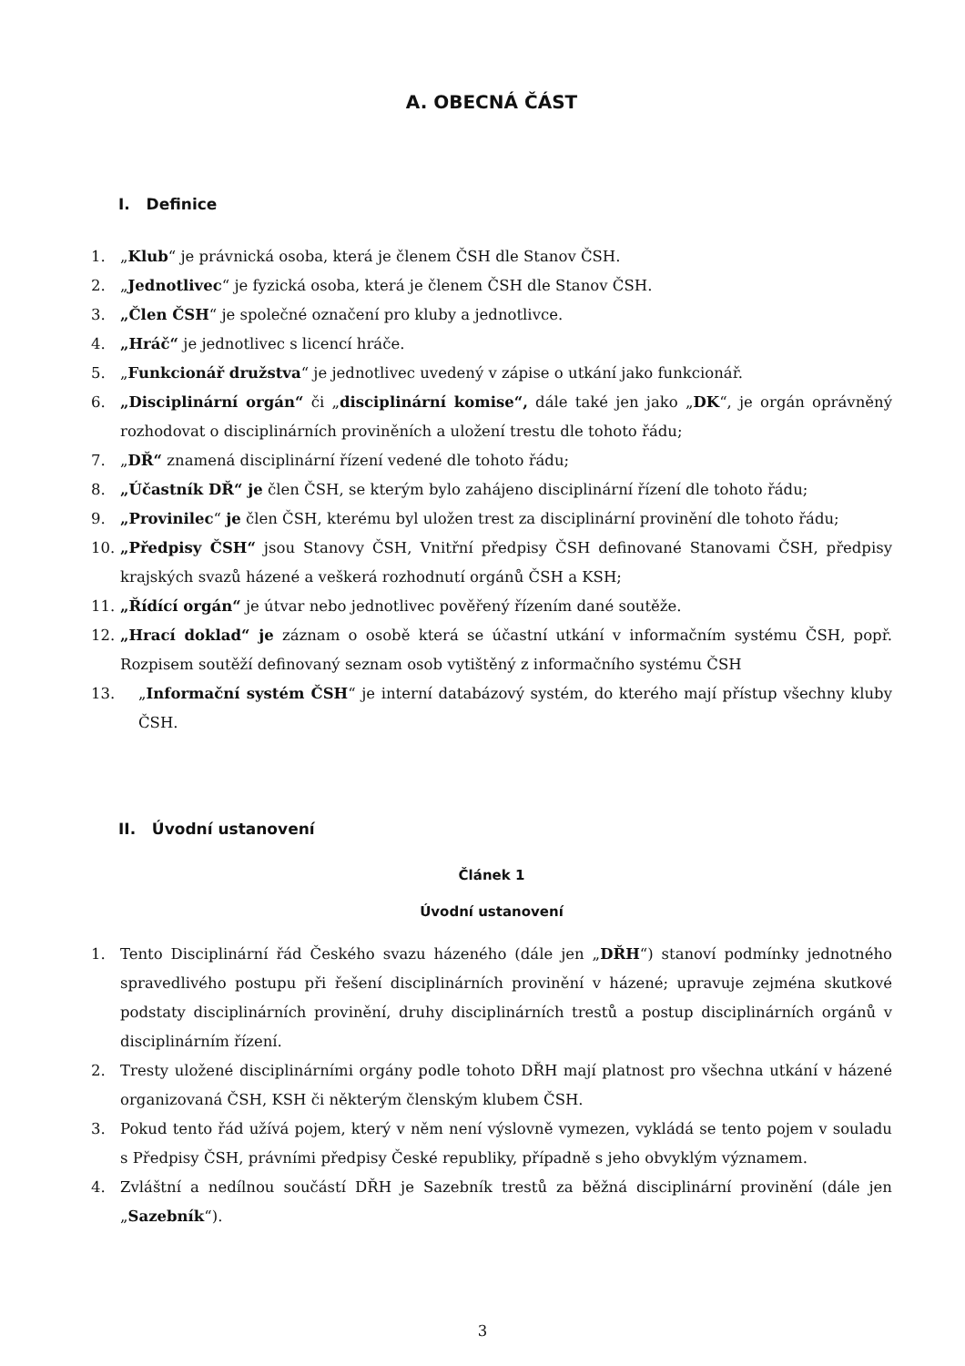A. OBECNÁ ČÁST
I. Definice
1. „Klub“ je právnická osoba, která je členem ČSH dle Stanov ČSH.
2. „Jednotlivec“ je fyzická osoba, která je členem ČSH dle Stanov ČSH.
3. „Člen ČSH“ je společné označení pro kluby a jednotlivce.
4. „Hráč“ je jednotlivec s licencí hráče.
5. „Funkcionář družstva“ je jednotlivec uvedený v zápise o utkání jako funkcionář.
6. „Disciplinární orgán“ či „disciplinární komise“, dále také jen jako „DK“, je orgán oprávněný rozhodovat o disciplinárních proviněních a uložení trestu dle tohoto řádu;
7. „DŘ“ znamená disciplinární řízení vedené dle tohoto řádu;
8. „Účastník DŘ“ je člen ČSH, se kterým bylo zahájeno disciplinární řízení dle tohoto řádu;
9. „Provinilec“ je člen ČSH, kterému byl uložen trest za disciplinární provinění dle tohoto řádu;
10. „Předpisy ČSH“ jsou Stanovy ČSH, Vnitřní předpisy ČSH definované Stanovami ČSH, předpisy krajských svazů házené a veškerá rozhodnutí orgánů ČSH a KSH;
11. „Řídící orgán“ je útvar nebo jednotlivec pověřený řízením dané soutěže.
12. „Hrací doklad“ je záznam o osobě která se účastní utkání v informačním systému ČSH, popř. Rozpisem soutěží definovaný seznam osob vytištěný z informačního systému ČSH
13. „Informační systém ČSH“ je interní databázový systém, do kterého mají přístup všechny kluby ČSH.
II. Úvodní ustanovení
Článek 1
Úvodní ustanovení
1. Tento Disciplinární řád Českého svazu házeného (dále jen „DŘH“) stanoví podmínky jednotného spravedlivého postupu při řešení disciplinárních provinění v házené; upravuje zejména skutkové podstaty disciplinárních provinění, druhy disciplinárních trestů a postup disciplinárních orgánů v disciplinárním řízení.
2. Tresty uložené disciplinárními orgány podle tohoto DŘH mají platnost pro všechna utkání v házené organizovaná ČSH, KSH či některým členským klubem ČSH.
3. Pokud tento řád užívá pojem, který v něm není výslovně vymezen, vykládá se tento pojem v souladu s Předpisy ČSH, právními předpisy České republiky, případně s jeho obvyklým významem.
4. Zvláštní a nedílnou součástí DŘH je Sazebník trestů za běžná disciplinární provinění (dále jen „Sazebník“).
3